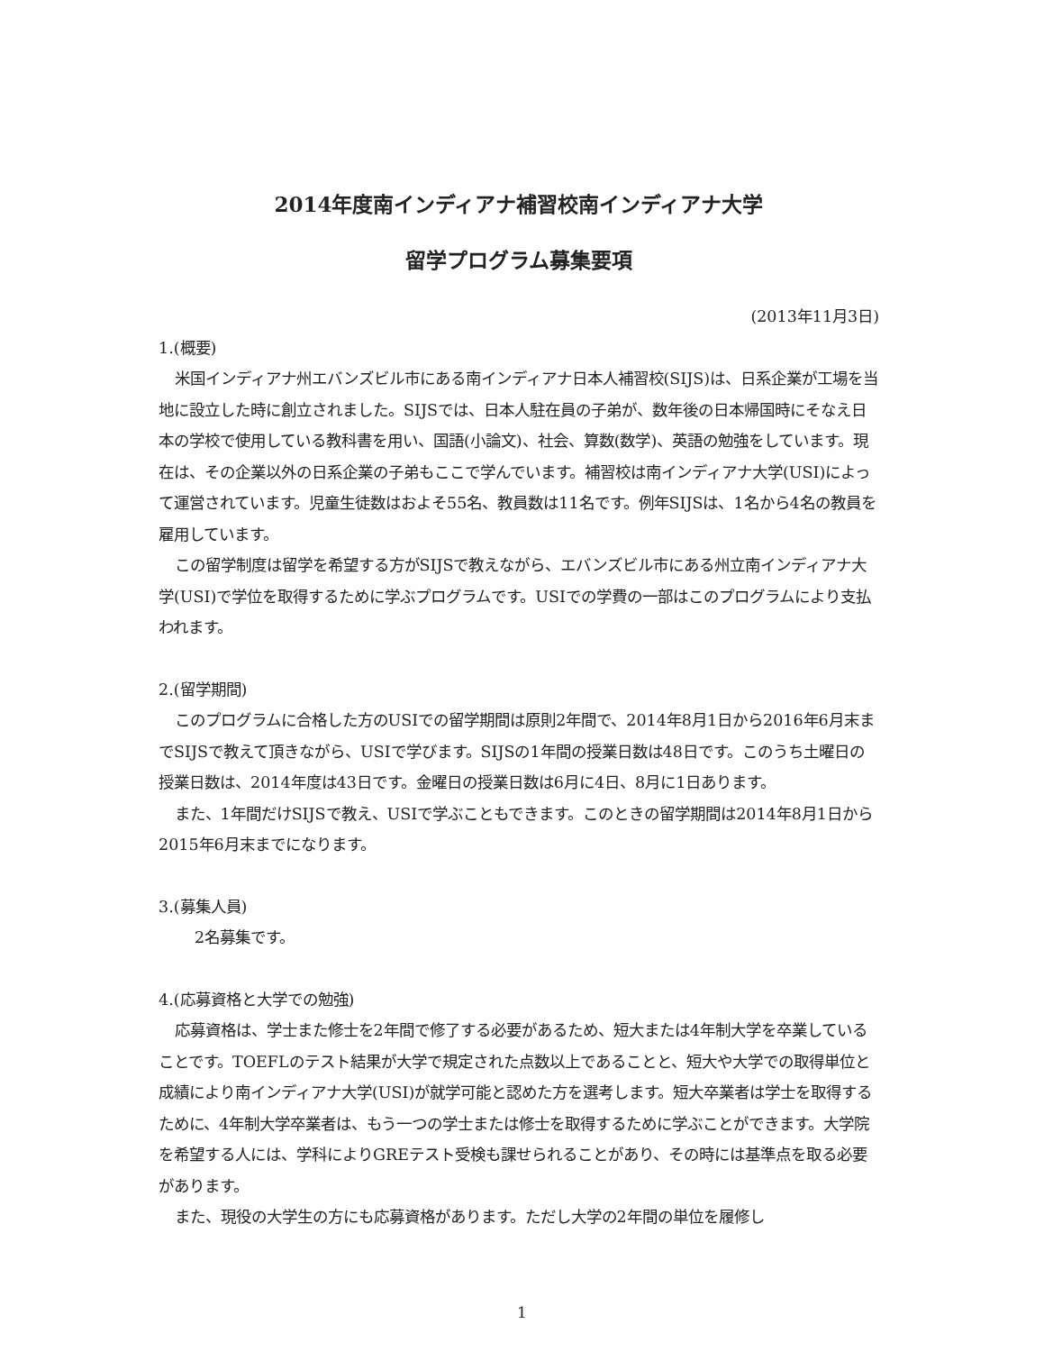2014年度南インディアナ補習校南インディアナ大学
留学プログラム募集要項
(2013年11月3日)
1.(概要)
米国インディアナ州エバンズビル市にある南インディアナ日本人補習校(SIJS)は、日系企業が工場を当地に設立した時に創立されました。SIJSでは、日本人駐在員の子弟が、数年後の日本帰国時にそなえ日本の学校で使用している教科書を用い、国語(小論文)、社会、算数(数学)、英語の勉強をしています。現在は、その企業以外の日系企業の子弟もここで学んでいます。補習校は南インディアナ大学(USI)によって運営されています。児童生徒数はおよそ55名、教員数は11名です。例年SIJSは、1名から4名の教員を雇用しています。
この留学制度は留学を希望する方がSIJSで教えながら、エバンズビル市にある州立南インディアナ大学(USI)で学位を取得するために学ぶプログラムです。USIでの学費の一部はこのプログラムにより支払われます。
2.(留学期間)
このプログラムに合格した方のUSIでの留学期間は原則2年間で、2014年8月1日から2016年6月末までSIJSで教えて頂きながら、USIで学びます。SIJSの1年間の授業日数は48日です。このうち土曜日の授業日数は、2014年度は43日です。金曜日の授業日数は6月に4日、8月に1日あります。
また、1年間だけSIJSで教え、USIで学ぶこともできます。このときの留学期間は2014年8月1日から2015年6月末までになります。
3.(募集人員)
2名募集です。
4.(応募資格と大学での勉強)
応募資格は、学士また修士を2年間で修了する必要があるため、短大または4年制大学を卒業していることです。TOEFLのテスト結果が大学で規定された点数以上であることと、短大や大学での取得単位と成績により南インディアナ大学(USI)が就学可能と認めた方を選考します。短大卒業者は学士を取得するために、4年制大学卒業者は、もう一つの学士または修士を取得するために学ぶことができます。大学院を希望する人には、学科によりGREテスト受検も課せられることがあり、その時には基準点を取る必要があります。
また、現役の大学生の方にも応募資格があります。ただし大学の2年間の単位を履修し
1